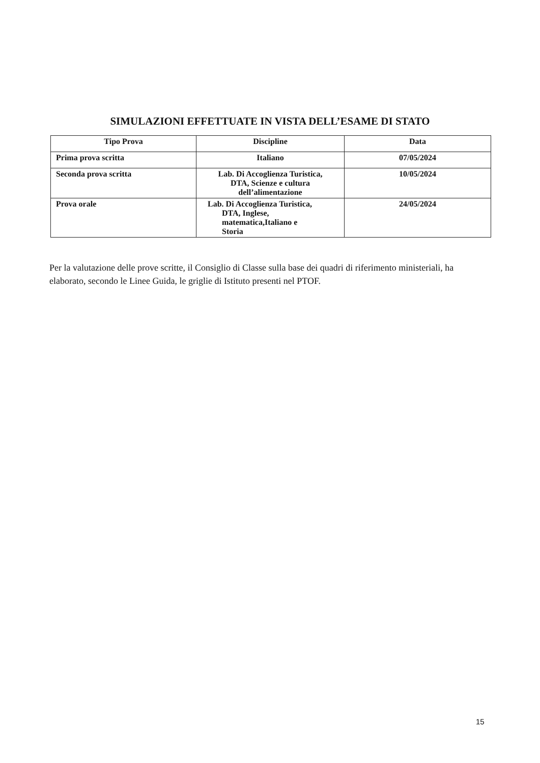SIMULAZIONI EFFETTUATE IN VISTA DELL’ESAME DI STATO
| Tipo Prova | Discipline | Data |
| --- | --- | --- |
| Prima prova scritta | Italiano | 07/05/2024 |
| Seconda prova scritta | Lab. Di Accoglienza Turistica, DTA, Scienze e cultura dell’alimentazione | 10/05/2024 |
| Prova orale | Lab. Di Accoglienza Turistica, DTA, Inglese, matematica,Italiano e Storia | 24/05/2024 |
Per la valutazione delle prove scritte, il Consiglio di Classe sulla base dei quadri di riferimento ministeriali, ha elaborato, secondo le Linee Guida, le griglie di Istituto presenti nel PTOF.
15